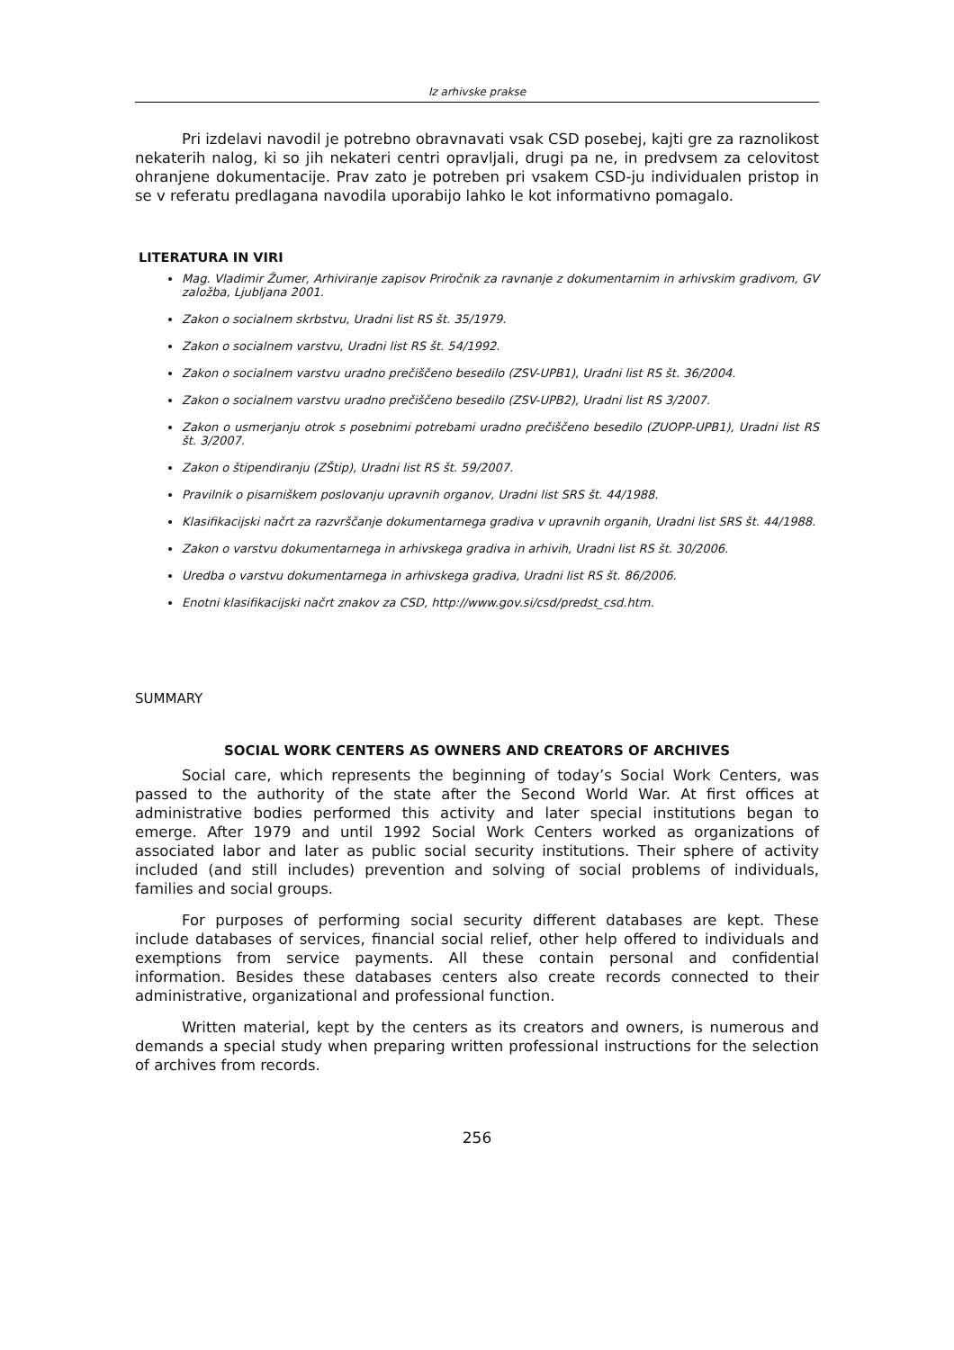Iz arhivske prakse
Pri izdelavi navodil je potrebno obravnavati vsak CSD posebej, kajti gre za raznolikost nekaterih nalog, ki so jih nekateri centri opravljali, drugi pa ne, in predvsem za celovitost ohranjene dokumentacije. Prav zato je potreben pri vsakem CSD-ju individualen pristop in se v referatu predlagana navodila uporabijo lahko le kot informativno pomagalo.
LITERATURA IN VIRI
Mag. Vladimir Žumer, Arhiviranje zapisov Priročnik za ravnanje z dokumentarnim in arhivskim gradivom, GV založba, Ljubljana 2001.
Zakon o socialnem skrbstvu, Uradni list RS št. 35/1979.
Zakon o socialnem varstvu, Uradni list RS št. 54/1992.
Zakon o socialnem varstvu uradno prečiščeno besedilo (ZSV-UPB1), Uradni list RS št. 36/2004.
Zakon o socialnem varstvu uradno prečiščeno besedilo (ZSV-UPB2), Uradni list RS 3/2007.
Zakon o usmerjanju otrok s posebnimi potrebami uradno prečiščeno besedilo (ZUOPP-UPB1), Uradni list RS št. 3/2007.
Zakon o štipendiranju (ZŠtip), Uradni list RS št. 59/2007.
Pravilnik o pisarniškem poslovanju upravnih organov, Uradni list SRS št. 44/1988.
Klasifikacijski načrt za razvrščanje dokumentarnega gradiva v upravnih organih, Uradni list SRS št. 44/1988.
Zakon o varstvu dokumentarnega in arhivskega gradiva in arhivih, Uradni list RS št. 30/2006.
Uredba o varstvu dokumentarnega in arhivskega gradiva, Uradni list RS št. 86/2006.
Enotni klasifikacijski načrt znakov za CSD, http://www.gov.si/csd/predst_csd.htm.
SUMMARY
SOCIAL WORK CENTERS AS OWNERS AND CREATORS OF ARCHIVES
Social care, which represents the beginning of today’s Social Work Centers, was passed to the authority of the state after the Second World War. At first offices at administrative bodies performed this activity and later special institutions began to emerge. After 1979 and until 1992 Social Work Centers worked as organizations of associated labor and later as public social security institutions. Their sphere of activity included (and still includes) prevention and solving of social problems of individuals, families and social groups.
For purposes of performing social security different databases are kept. These include databases of services, financial social relief, other help offered to individuals and exemptions from service payments. All these contain personal and confidential information. Besides these databases centers also create records connected to their administrative, organizational and professional function.
Written material, kept by the centers as its creators and owners, is numerous and demands a special study when preparing written professional instructions for the selection of archives from records.
256